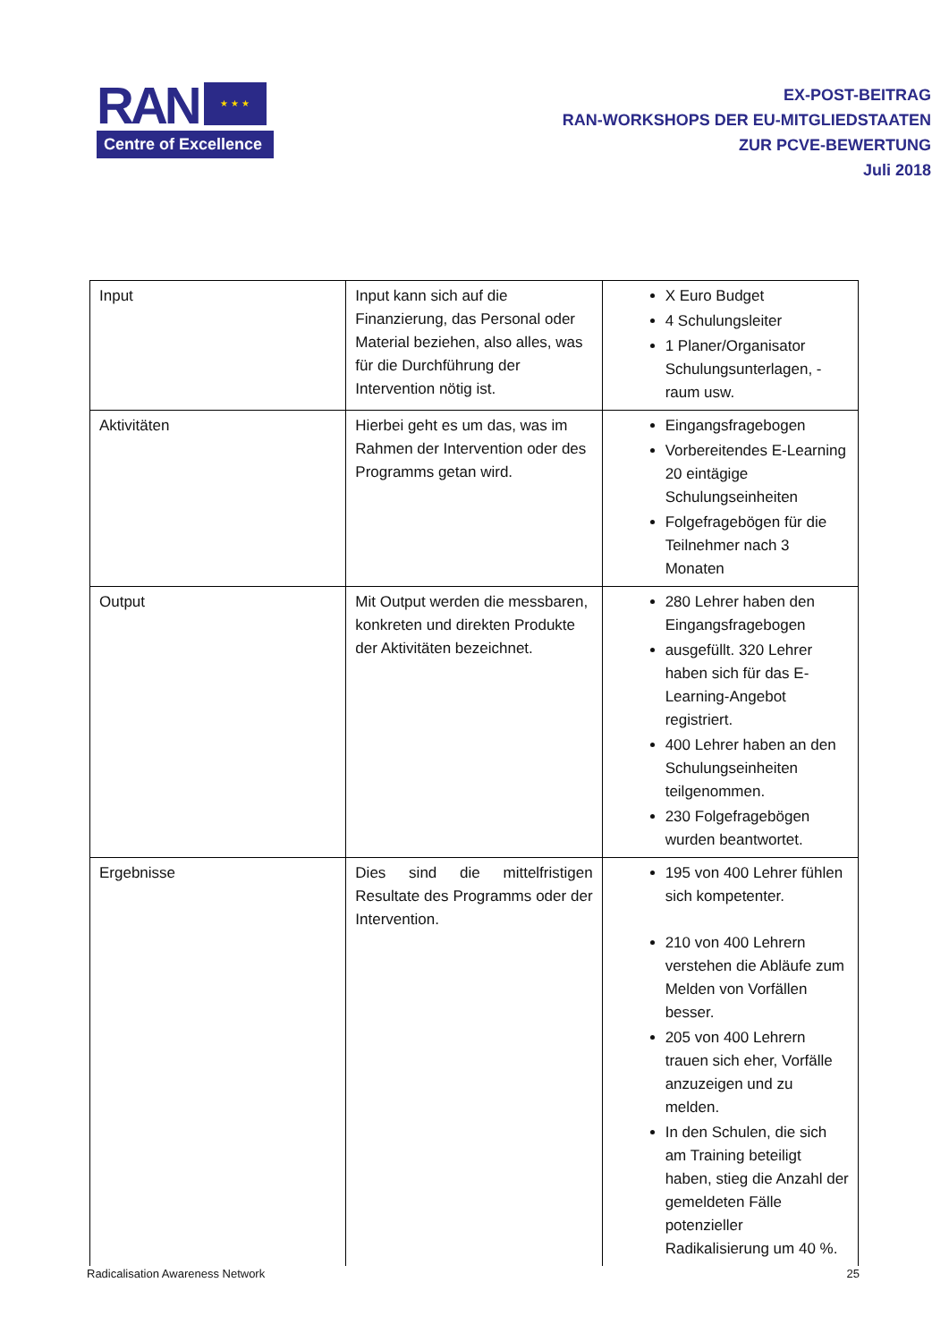RAN
★ ★ ★
Centre of Excellence
EX-POST-BEITRAG
RAN-WORKSHOPS DER EU-MITGLIEDSTAATEN
ZUR PCVE-BEWERTUNG
Juli 2018
| Input | Input kann sich auf die Finanzierung, das Personal oder Material beziehen, also alles, was für die Durchführung der Intervention nötig ist. | X Euro Budget 4 Schulungsleiter 1 Planer/Organisator Schulungsunterlagen, -raum usw. |
| Aktivitäten | Hierbei geht es um das, was im Rahmen der Intervention oder des Programms getan wird. | Eingangsfragebogen Vorbereitendes E-Learning 20 eintägige Schulungseinheiten Folgefragebögen für die Teilnehmer nach 3 Monaten |
| Output | Mit Output werden die messbaren, konkreten und direkten Produkte der Aktivitäten bezeichnet. | 280 Lehrer haben den Eingangsfragebogen ausgefüllt. 320 Lehrer haben sich für das E-Learning-Angebot registriert. 400 Lehrer haben an den Schulungseinheiten teilgenommen. 230 Folgefragebögen wurden beantwortet. |
| Ergebnisse | Dies sind die mittelfristigen Resultate des Programms oder der Intervention. | 195 von 400 Lehrer fühlen sich kompetenter. 210 von 400 Lehrern verstehen die Abläufe zum Melden von Vorfällen besser. 205 von 400 Lehrern trauen sich eher, Vorfälle anzuzeigen und zu melden. In den Schulen, die sich am Training beteiligt haben, stieg die Anzahl der gemeldeten Fälle potenzieller Radikalisierung um 40 %. |
Radicalisation Awareness Network 25